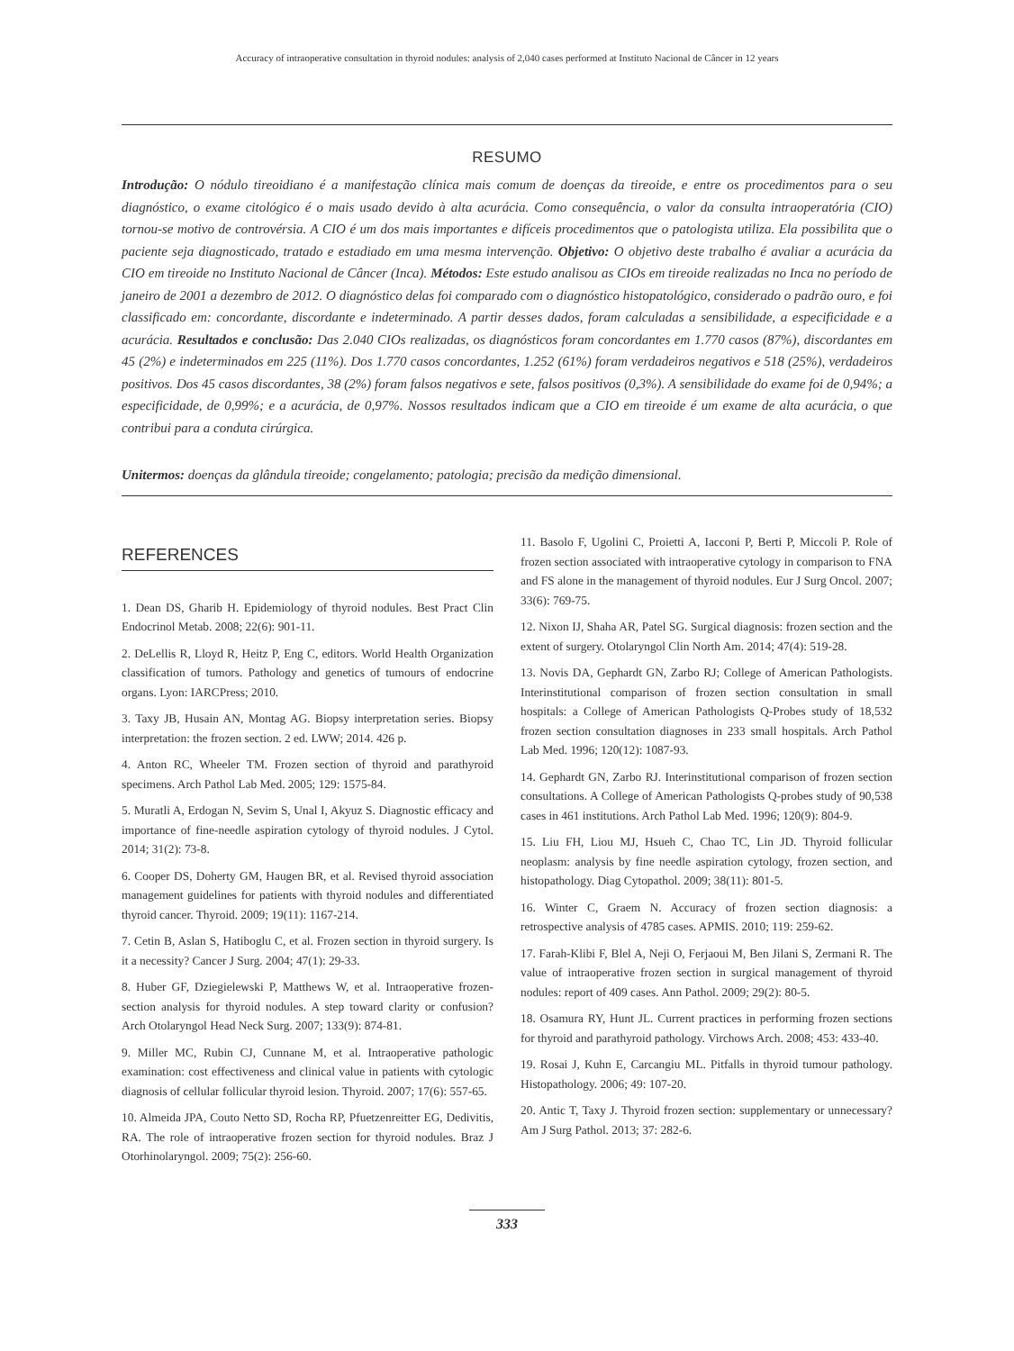Accuracy of intraoperative consultation in thyroid nodules: analysis of 2,040 cases performed at Instituto Nacional de Câncer in 12 years
RESUMO
Introdução: O nódulo tireoidiano é a manifestação clínica mais comum de doenças da tireoide, e entre os procedimentos para o seu diagnóstico, o exame citológico é o mais usado devido à alta acurácia. Como consequência, o valor da consulta intraoperatória (CIO) tornou-se motivo de controvérsia. A CIO é um dos mais importantes e difíceis procedimentos que o patologista utiliza. Ela possibilita que o paciente seja diagnosticado, tratado e estadiado em uma mesma intervenção. Objetivo: O objetivo deste trabalho é avaliar a acurácia da CIO em tireoide no Instituto Nacional de Câncer (Inca). Métodos: Este estudo analisou as CIOs em tireoide realizadas no Inca no período de janeiro de 2001 a dezembro de 2012. O diagnóstico delas foi comparado com o diagnóstico histopatológico, considerado o padrão ouro, e foi classificado em: concordante, discordante e indeterminado. A partir desses dados, foram calculadas a sensibilidade, a especificidade e a acurácia. Resultados e conclusão: Das 2.040 CIOs realizadas, os diagnósticos foram concordantes em 1.770 casos (87%), discordantes em 45 (2%) e indeterminados em 225 (11%). Dos 1.770 casos concordantes, 1.252 (61%) foram verdadeiros negativos e 518 (25%), verdadeiros positivos. Dos 45 casos discordantes, 38 (2%) foram falsos negativos e sete, falsos positivos (0,3%). A sensibilidade do exame foi de 0,94%; a especificidade, de 0,99%; e a acurácia, de 0,97%. Nossos resultados indicam que a CIO em tireoide é um exame de alta acurácia, o que contribui para a conduta cirúrgica.
Unitermos: doenças da glândula tireoide; congelamento; patologia; precisão da medição dimensional.
REFERENCES
1. Dean DS, Gharib H. Epidemiology of thyroid nodules. Best Pract Clin Endocrinol Metab. 2008; 22(6): 901-11.
2. DeLellis R, Lloyd R, Heitz P, Eng C, editors. World Health Organization classification of tumors. Pathology and genetics of tumours of endocrine organs. Lyon: IARCPress; 2010.
3. Taxy JB, Husain AN, Montag AG. Biopsy interpretation series. Biopsy interpretation: the frozen section. 2 ed. LWW; 2014. 426 p.
4. Anton RC, Wheeler TM. Frozen section of thyroid and parathyroid specimens. Arch Pathol Lab Med. 2005; 129: 1575-84.
5. Muratli A, Erdogan N, Sevim S, Unal I, Akyuz S. Diagnostic efficacy and importance of fine-needle aspiration cytology of thyroid nodules. J Cytol. 2014; 31(2): 73-8.
6. Cooper DS, Doherty GM, Haugen BR, et al. Revised thyroid association management guidelines for patients with thyroid nodules and differentiated thyroid cancer. Thyroid. 2009; 19(11): 1167-214.
7. Cetin B, Aslan S, Hatiboglu C, et al. Frozen section in thyroid surgery. Is it a necessity? Cancer J Surg. 2004; 47(1): 29-33.
8. Huber GF, Dziegielewski P, Matthews W, et al. Intraoperative frozen-section analysis for thyroid nodules. A step toward clarity or confusion? Arch Otolaryngol Head Neck Surg. 2007; 133(9): 874-81.
9. Miller MC, Rubin CJ, Cunnane M, et al. Intraoperative pathologic examination: cost effectiveness and clinical value in patients with cytologic diagnosis of cellular follicular thyroid lesion. Thyroid. 2007; 17(6): 557-65.
10. Almeida JPA, Couto Netto SD, Rocha RP, Pfuetzenreitter EG, Dedivitis, RA. The role of intraoperative frozen section for thyroid nodules. Braz J Otorhinolaryngol. 2009; 75(2): 256-60.
11. Basolo F, Ugolini C, Proietti A, Iacconi P, Berti P, Miccoli P. Role of frozen section associated with intraoperative cytology in comparison to FNA and FS alone in the management of thyroid nodules. Eur J Surg Oncol. 2007; 33(6): 769-75.
12. Nixon IJ, Shaha AR, Patel SG. Surgical diagnosis: frozen section and the extent of surgery. Otolaryngol Clin North Am. 2014; 47(4): 519-28.
13. Novis DA, Gephardt GN, Zarbo RJ; College of American Pathologists. Interinstitutional comparison of frozen section consultation in small hospitals: a College of American Pathologists Q-Probes study of 18,532 frozen section consultation diagnoses in 233 small hospitals. Arch Pathol Lab Med. 1996; 120(12): 1087-93.
14. Gephardt GN, Zarbo RJ. Interinstitutional comparison of frozen section consultations. A College of American Pathologists Q-probes study of 90,538 cases in 461 institutions. Arch Pathol Lab Med. 1996; 120(9): 804-9.
15. Liu FH, Liou MJ, Hsueh C, Chao TC, Lin JD. Thyroid follicular neoplasm: analysis by fine needle aspiration cytology, frozen section, and histopathology. Diag Cytopathol. 2009; 38(11): 801-5.
16. Winter C, Graem N. Accuracy of frozen section diagnosis: a retrospective analysis of 4785 cases. APMIS. 2010; 119: 259-62.
17. Farah-Klibi F, Blel A, Neji O, Ferjaoui M, Ben Jilani S, Zermani R. The value of intraoperative frozen section in surgical management of thyroid nodules: report of 409 cases. Ann Pathol. 2009; 29(2): 80-5.
18. Osamura RY, Hunt JL. Current practices in performing frozen sections for thyroid and parathyroid pathology. Virchows Arch. 2008; 453: 433-40.
19. Rosai J, Kuhn E, Carcangiu ML. Pitfalls in thyroid tumour pathology. Histopathology. 2006; 49: 107-20.
20. Antic T, Taxy J. Thyroid frozen section: supplementary or unnecessary? Am J Surg Pathol. 2013; 37: 282-6.
333